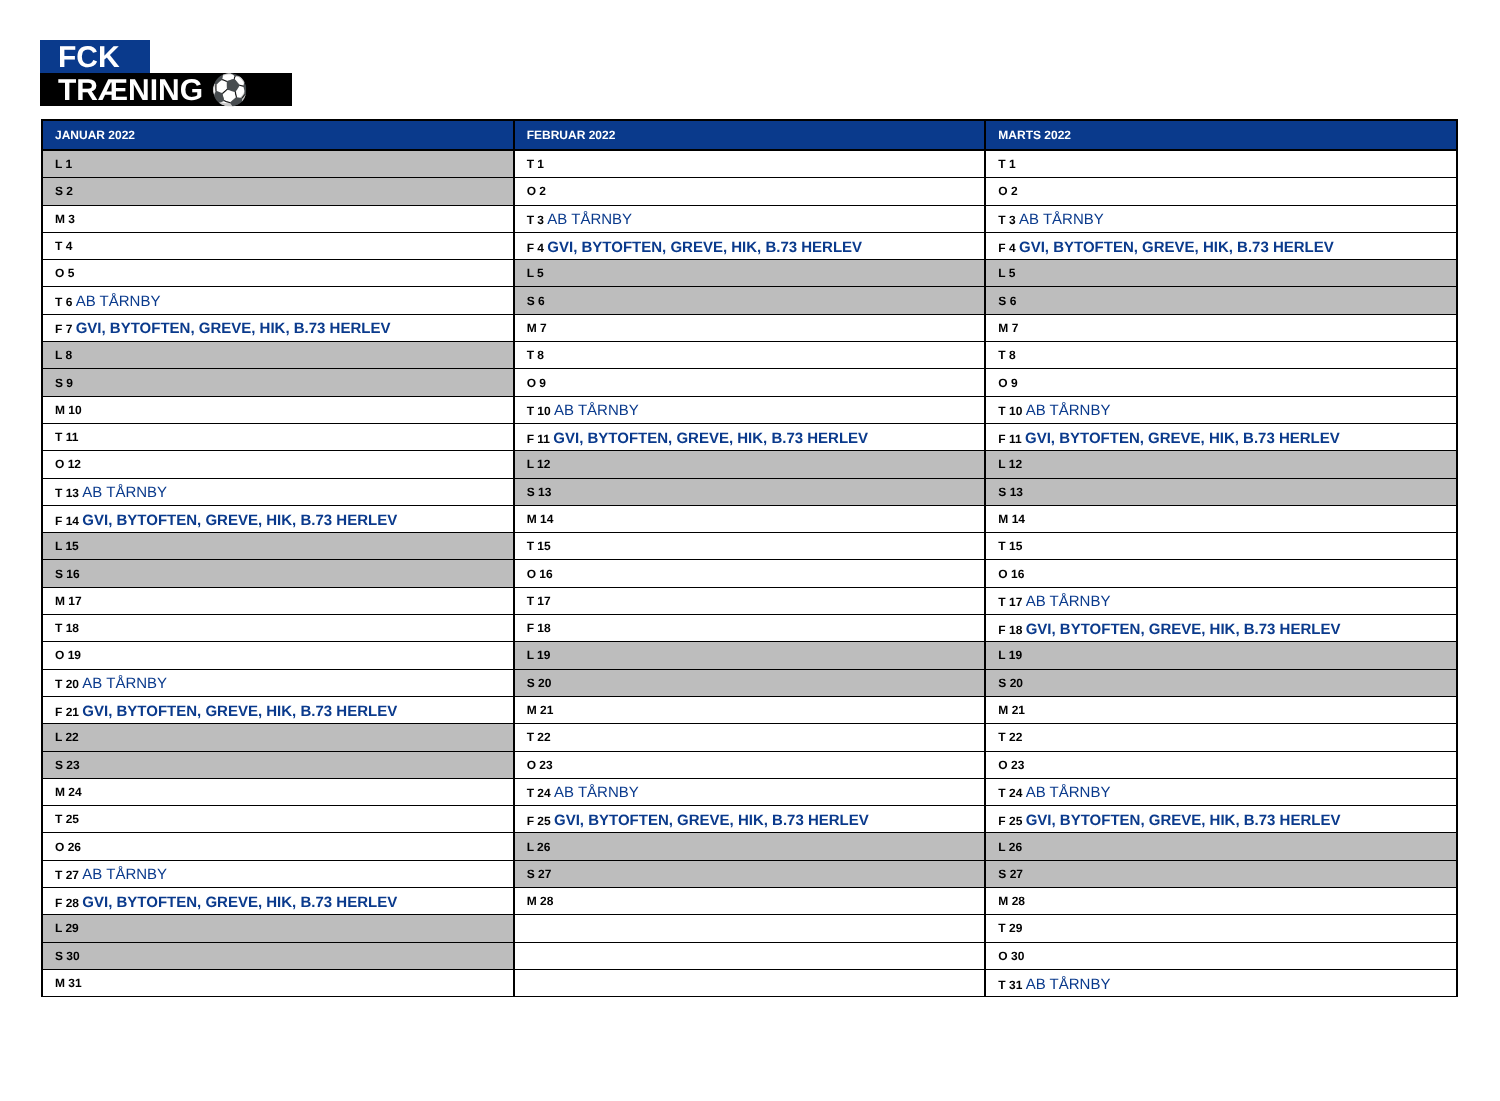FCK
TRÆNING ⚽
| JANUAR 2022 | FEBRUAR 2022 | MARTS 2022 |
| --- | --- | --- |
| L 1 | T 1 | T 1 |
| S 2 | O 2 | O 2 |
| M 3 | T 3 AB TÅRNBY | T 3 AB TÅRNBY |
| T 4 | F 4 GVI, BYTOFTEN, GREVE, HIK, B.73 HERLEV | F 4 GVI, BYTOFTEN, GREVE, HIK, B.73 HERLEV |
| O 5 | L 5 | L 5 |
| T 6 AB TÅRNBY | S 6 | S 6 |
| F 7 GVI, BYTOFTEN, GREVE, HIK, B.73 HERLEV | M 7 | M 7 |
| L 8 | T 8 | T 8 |
| S 9 | O 9 | O 9 |
| M 10 | T 10 AB TÅRNBY | T 10 AB TÅRNBY |
| T 11 | F 11 GVI, BYTOFTEN, GREVE, HIK, B.73 HERLEV | F 11 GVI, BYTOFTEN, GREVE, HIK, B.73 HERLEV |
| O 12 | L 12 | L 12 |
| T 13 AB TÅRNBY | S 13 | S 13 |
| F 14 GVI, BYTOFTEN, GREVE, HIK, B.73 HERLEV | M 14 | M 14 |
| L 15 | T 15 | T 15 |
| S 16 | O 16 | O 16 |
| M 17 | T 17 | T 17 AB TÅRNBY |
| T 18 | F 18 | F 18 GVI, BYTOFTEN, GREVE, HIK, B.73 HERLEV |
| O 19 | L 19 | L 19 |
| T 20 AB TÅRNBY | S 20 | S 20 |
| F 21 GVI, BYTOFTEN, GREVE, HIK, B.73 HERLEV | M 21 | M 21 |
| L 22 | T 22 | T 22 |
| S 23 | O 23 | O 23 |
| M 24 | T 24 AB TÅRNBY | T 24 AB TÅRNBY |
| T 25 | F 25 GVI, BYTOFTEN, GREVE, HIK, B.73 HERLEV | F 25 GVI, BYTOFTEN, GREVE, HIK, B.73 HERLEV |
| O 26 | L 26 | L 26 |
| T 27 AB TÅRNBY | S 27 | S 27 |
| F 28 GVI, BYTOFTEN, GREVE, HIK, B.73 HERLEV | M 28 | M 28 |
| L 29 | | T 29 |
| S 30 | | O 30 |
| M 31 | | T 31 AB TÅRNBY |